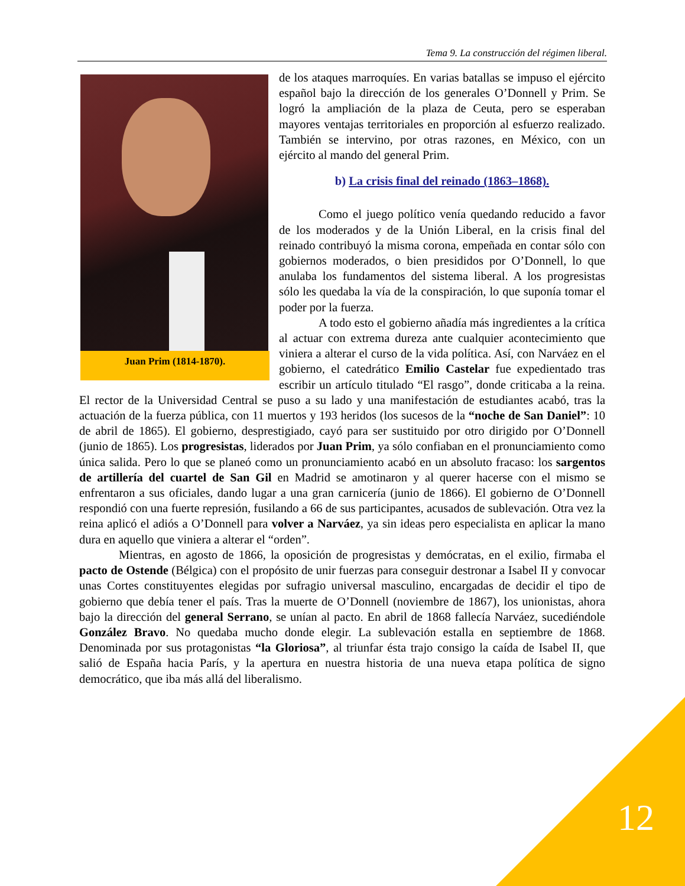Tema 9. La construcción del régimen liberal.
Juan Prim (1814-1870).
de los ataques marroquíes. En varias batallas se impuso el ejército español bajo la dirección de los generales O’Donnell y Prim. Se logró la ampliación de la plaza de Ceuta, pero se esperaban mayores ventajas territoriales en proporción al esfuerzo realizado. También se intervino, por otras razones, en México, con un ejército al mando del general Prim.
b) La crisis final del reinado (1863–1868).
Como el juego político venía quedando reducido a favor de los moderados y de la Unión Liberal, en la crisis final del reinado contribuyó la misma corona, empeñada en contar sólo con gobiernos moderados, o bien presididos por O’Donnell, lo que anulaba los fundamentos del sistema liberal. A los progresistas sólo les quedaba la vía de la conspiración, lo que suponía tomar el poder por la fuerza.
A todo esto el gobierno añadía más ingredientes a la crítica al actuar con extrema dureza ante cualquier acontecimiento que viniera a alterar el curso de la vida política. Así, con Narváez en el gobierno, el catedrático Emilio Castelar fue expedientado tras escribir un artículo titulado “El rasgo”, donde criticaba a la reina. El rector de la Universidad Central se puso a su lado y una manifestación de estudiantes acabó, tras la actuación de la fuerza pública, con 11 muertos y 193 heridos (los sucesos de la “noche de San Daniel”: 10 de abril de 1865). El gobierno, desprestigiado, cayó para ser sustituido por otro dirigido por O’Donnell (junio de 1865). Los progresistas, liderados por Juan Prim, ya sólo confiaban en el pronunciamiento como única salida. Pero lo que se planeó como un pronunciamiento acabó en un absoluto fracaso: los sargentos de artillería del cuartel de San Gil en Madrid se amotinaron y al querer hacerse con el mismo se enfrentaron a sus oficiales, dando lugar a una gran carnicería (junio de 1866). El gobierno de O’Donnell respondió con una fuerte represión, fusilando a 66 de sus participantes, acusados de sublevación. Otra vez la reina aplicó el adiós a O’Donnell para volver a Narváez, ya sin ideas pero especialista en aplicar la mano dura en aquello que viniera a alterar el “orden”.
Mientras, en agosto de 1866, la oposición de progresistas y demócratas, en el exilio, firmaba el pacto de Ostende (Bélgica) con el propósito de unir fuerzas para conseguir destronar a Isabel II y convocar unas Cortes constituyentes elegidas por sufragio universal masculino, encargadas de decidir el tipo de gobierno que debía tener el país. Tras la muerte de O’Donnell (noviembre de 1867), los unionistas, ahora bajo la dirección del general Serrano, se unían al pacto. En abril de 1868 fallecía Narváez, sucediéndole González Bravo. No quedaba mucho donde elegir. La sublevación estalla en septiembre de 1868. Denominada por sus protagonistas “la Gloriosa”, al triunfar ésta trajo consigo la caída de Isabel II, que salió de España hacia París, y la apertura en nuestra historia de una nueva etapa política de signo democrático, que iba más allá del liberalismo.
12